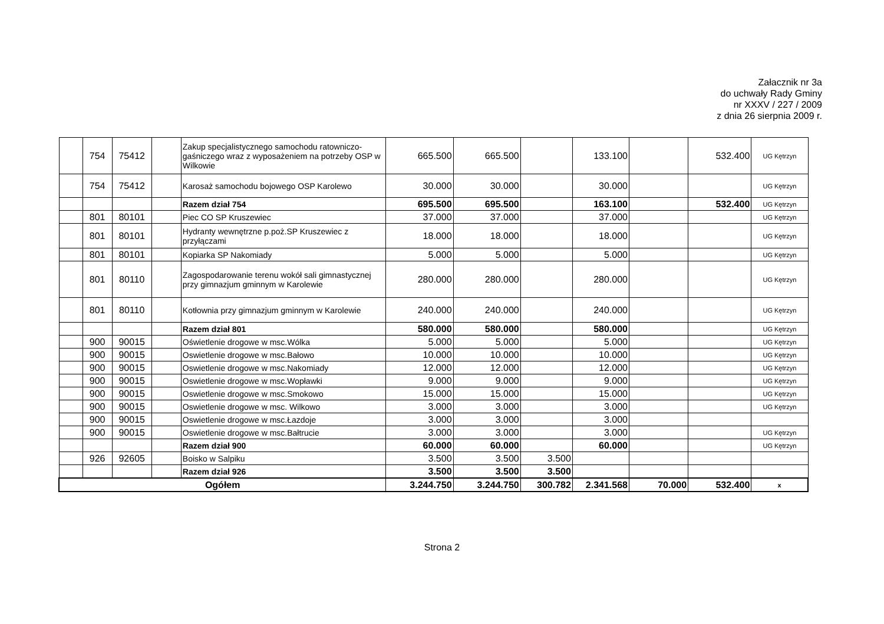Załacznik nr 3a
do uchwały Rady Gminy
nr XXXV / 227 / 2009
z dnia 26 sierpnia 2009 r.
| | 754 | 75412 | | Zakup specjalistycznego samochodu ratowniczo-gaśniczego wraz z wyposażeniem na potrzeby OSP w Wilkowie | 665.500 | 665.500 | | 133.100 | | 532.400 | UG Kętrzyn |
| | 754 | 75412 | | Karosaż samochodu bojowego OSP Karolewo | 30.000 | 30.000 | | 30.000 | | | UG Kętrzyn |
| | | | | Razem dział 754 | 695.500 | 695.500 | | 163.100 | | 532.400 | UG Kętrzyn |
| | 801 | 80101 | | Piec CO SP Kruszewiec | 37.000 | 37.000 | | 37.000 | | | UG Kętrzyn |
| | 801 | 80101 | | Hydranty wewnętrzne p.poż.SP Kruszewiec z przyłączami | 18.000 | 18.000 | | 18.000 | | | UG Kętrzyn |
| | 801 | 80101 | | Kopiarka SP Nakomiady | 5.000 | 5.000 | | 5.000 | | | UG Kętrzyn |
| | 801 | 80110 | | Zagospodarowanie terenu wokół sali gimnastycznej przy gimnazjum gminnym w Karolewie | 280.000 | 280.000 | | 280.000 | | | UG Kętrzyn |
| | 801 | 80110 | | Kotłownia przy gimnazjum gminnym w Karolewie | 240.000 | 240.000 | | 240.000 | | | UG Kętrzyn |
| | | | | Razem dział 801 | 580.000 | 580.000 | | 580.000 | | | UG Kętrzyn |
| | 900 | 90015 | | Oświetlenie drogowe w msc.Wólka | 5.000 | 5.000 | | 5.000 | | | UG Kętrzyn |
| | 900 | 90015 | | Oswietlenie drogowe w msc.Bałowo | 10.000 | 10.000 | | 10.000 | | | UG Kętrzyn |
| | 900 | 90015 | | Oswietlenie drogowe w msc.Nakomiady | 12.000 | 12.000 | | 12.000 | | | UG Kętrzyn |
| | 900 | 90015 | | Oswietlenie drogowe w msc.Wopławki | 9.000 | 9.000 | | 9.000 | | | UG Kętrzyn |
| | 900 | 90015 | | Oswietlenie drogowe w msc.Smokowo | 15.000 | 15.000 | | 15.000 | | | UG Kętrzyn |
| | 900 | 90015 | | Oswietlenie drogowe w msc. Wilkowo | 3.000 | 3.000 | | 3.000 | | | UG Kętrzyn |
| | 900 | 90015 | | Oswietlenie drogowe w msc.Łazdoje | 3.000 | 3.000 | | 3.000 | | | |
| | 900 | 90015 | | Oswietlenie drogowe w msc.Bałtrucie | 3.000 | 3.000 | | 3.000 | | | UG Kętrzyn |
| | | | | Razem dział 900 | 60.000 | 60.000 | | 60.000 | | | UG Kętrzyn |
| | 926 | 92605 | | Boisko w Salpiku | 3.500 | 3.500 | 3.500 | | | | |
| | | | | Razem dział 926 | 3.500 | 3.500 | 3.500 | | | | |
| Ogółem | | | | | 3.244.750 | 3.244.750 | 300.782 | 2.341.568 | 70.000 | 532.400 | x |
Strona 2